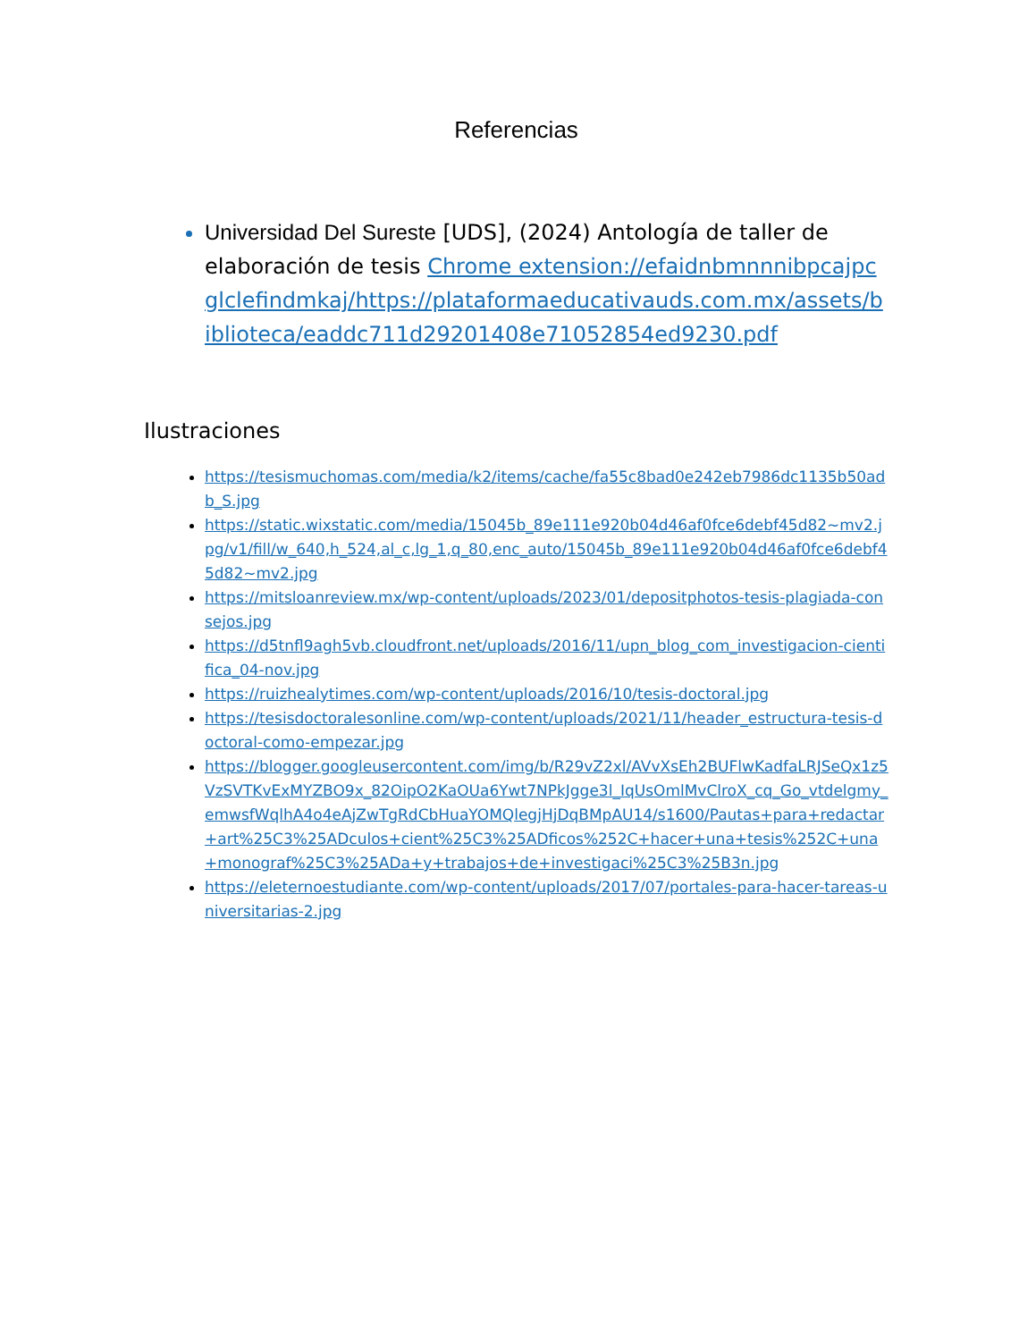Referencias
Universidad Del Sureste [UDS], (2024) Antología de taller de elaboración de tesis Chrome extension://efaidnbmnnnibpcajpcglclefindmkaj/https://plataformaeducativauds.com.mx/assets/biblioteca/eaddc711d29201408e71052854ed9230.pdf
Ilustraciones
https://tesismuchomas.com/media/k2/items/cache/fa55c8bad0e242eb7986dc1135b50adb_S.jpg
https://static.wixstatic.com/media/15045b_89e111e920b04d46af0fce6debf45d82~mv2.jpg/v1/fill/w_640,h_524,al_c,lg_1,q_80,enc_auto/15045b_89e111e920b04d46af0fce6debf45d82~mv2.jpg
https://mitsloanreview.mx/wp-content/uploads/2023/01/depositphotos-tesis-plagiada-consejos.jpg
https://d5tnfl9agh5vb.cloudfront.net/uploads/2016/11/upn_blog_com_investigacion-cientifica_04-nov.jpg
https://ruizhealytimes.com/wp-content/uploads/2016/10/tesis-doctoral.jpg
https://tesisdoctoralesonline.com/wp-content/uploads/2021/11/header_estructura-tesis-doctoral-como-empezar.jpg
https://blogger.googleusercontent.com/img/b/R29vZ2xl/AVvXsEh2BUFlwKadfaLRJSeQx1z5VzSVTKvExMYZBO9x_82OipO2KaOUa6Ywt7NPkJgge3l_IqUsOmlMvClroX_cq_Go_vtdelgmy_emwsfWqlhA4o4eAjZwTgRdCbHuaYOMQlegjHjDqBMpAU14/s1600/Pautas+para+redactar+art%25C3%25ADculos+cient%25C3%25ADficos%252C+hacer+una+tesis%252C+una+monograf%25C3%25ADa+y+trabajos+de+investigaci%25C3%25B3n.jpg
https://eleternoestudiante.com/wp-content/uploads/2017/07/portales-para-hacer-tareas-universitarias-2.jpg